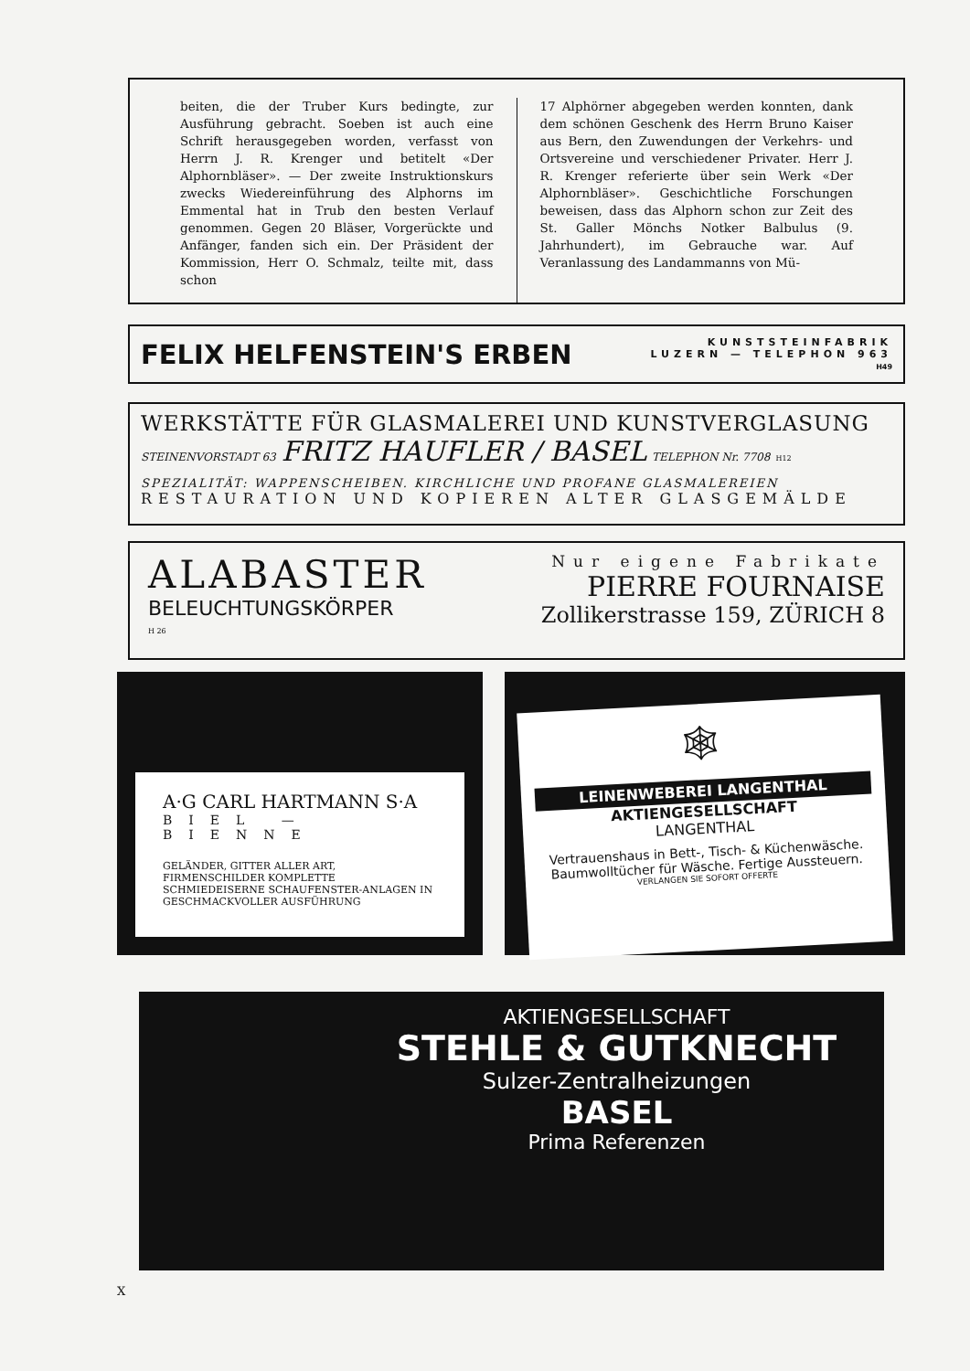beiten, die der Truber Kurs bedingte, zur Ausführung gebracht. Soeben ist auch eine Schrift herausgegeben worden, verfasst von Herrn J. R. Krenger und betitelt «Der Alphornbläser». — Der zweite Instruktionskurs zwecks Wiedereinführung des Alphorns im Emmental hat in Trub den besten Verlauf genommen. Gegen 20 Bläser, Vorgerückte und Anfänger, fanden sich ein. Der Präsident der Kommission, Herr O. Schmalz, teilte mit, dass schon
17 Alphörner abgegeben werden konnten, dank dem schönen Geschenk des Herrn Bruno Kaiser aus Bern, den Zuwendungen der Verkehrs- und Ortsvereine und verschiedener Privater. Herr J. R. Krenger referierte über sein Werk «Der Alphornbläser». Geschichtliche Forschungen beweisen, dass das Alphorn schon zur Zeit des St. Galler Mönchs Notker Balbulus (9. Jahrhundert), im Gebrauche war. Auf Veranlassung des Landammanns von Mü-
FELIX HELFENSTEIN'S ERBEN
KUNSTSTEINFABRIK
LUZERN — TELEPHON 963
H49
WERKSTÄTTE FÜR GLASMALEREI UND KUNSTVERGLASUNG
STEINENVORSTADT 63 FRITZ HAUFLER / BASEL TELEPHON Nr. 7708 H12
SPEZIALITÄT: WAPPENSCHEIBEN. KIRCHLICHE UND PROFANE GLASMALEREIEN
RESTAURATION UND KOPIEREN ALTER GLASGEMÄLDE
ALABASTER
BELEUCHTUNGSKÖRPER
H 26
Nur eigene Fabrikate
PIERRE FOURNAISE
Zollikerstrasse 159, ZÜRICH 8
A·G CARL HARTMANN S·A
BIEL — BIENNE
GELÄNDER, GITTER ALLER ART, FIRMENSCHILDER KOMPLETTE SCHMIEDEISERNE SCHAUFENSTER-ANLAGEN IN GESCHMACKVOLLER AUSFÜHRUNG
🕸
LEINENWEBEREI LANGENTHAL
AKTIENGESELLSCHAFT
LANGENTHAL
Vertrauenshaus in Bett-, Tisch- & Küchenwäsche. Baumwolltücher für Wäsche. Fertige Aussteuern.
VERLANGEN SIE SOFORT OFFERTE
AKTIENGESELLSCHAFT
STEHLE & GUTKNECHT
Sulzer-Zentralheizungen
BASEL
Prima Referenzen
X